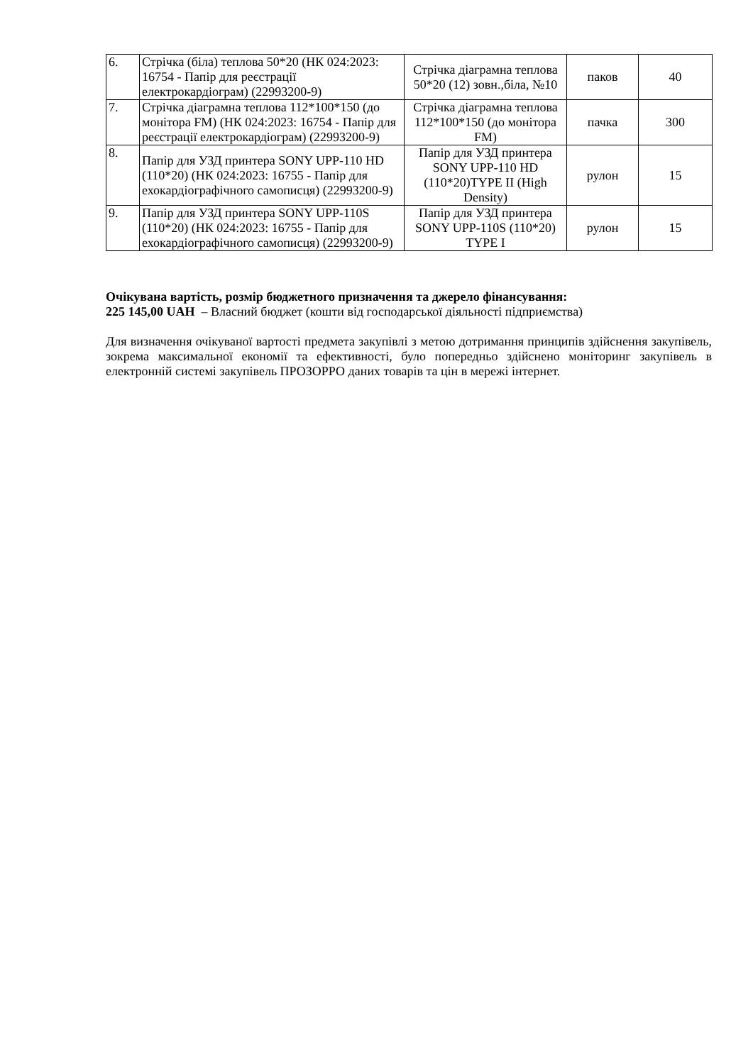| 6. | Стрічка (біла) теплова 50*20 (НК 024:2023: 16754 - Папір для реєстрації електрокардіограм) (22993200-9) | Стрічка діаграмна теплова 50*20 (12) зовн.,біла, №10 | паков | 40 |
| 7. | Стрічка діаграмна теплова 112*100*150 (до монітора FM) (НК 024:2023: 16754 - Папір для реєстрації електрокардіограм) (22993200-9) | Стрічка діаграмна теплова 112*100*150 (до монітора FM) | пачка | 300 |
| 8. | Папір для УЗД принтера SONY UPP-110 HD (110*20) (НК 024:2023: 16755 - Папір для ехокардіографічного самописця) (22993200-9) | Папір для УЗД принтера SONY UPP-110 HD (110*20)TYPE II (High Density) | рулон | 15 |
| 9. | Папір для УЗД принтера SONY UPP-110S (110*20) (НК 024:2023: 16755 - Папір для ехокардіографічного самописця) (22993200-9) | Папір для УЗД принтера SONY UPP-110S (110*20) TYPE I | рулон | 15 |
Очікувана вартість, розмір бюджетного призначення та джерело фінансування:
225 145,00 UAH – Власний бюджет (кошти від господарської діяльності підприємства)
Для визначення очікуваної вартості предмета закупівлі з метою дотримання принципів здійснення закупівель, зокрема максимальної економії та ефективності, було попередньо здійснено моніторинг закупівель в електронній системі закупівель ПРОЗОРРО даних товарів та цін в мережі інтернет.